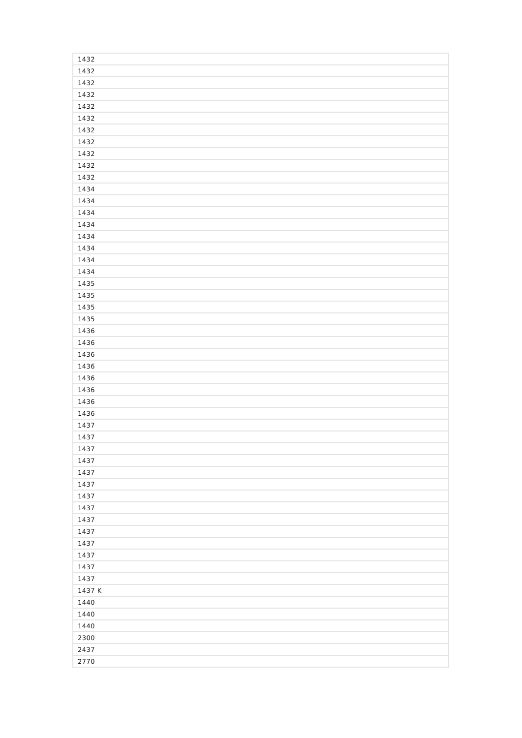| 1432 |
| 1432 |
| 1432 |
| 1432 |
| 1432 |
| 1432 |
| 1432 |
| 1432 |
| 1432 |
| 1432 |
| 1432 |
| 1434 |
| 1434 |
| 1434 |
| 1434 |
| 1434 |
| 1434 |
| 1434 |
| 1434 |
| 1435 |
| 1435 |
| 1435 |
| 1435 |
| 1436 |
| 1436 |
| 1436 |
| 1436 |
| 1436 |
| 1436 |
| 1436 |
| 1436 |
| 1437 |
| 1437 |
| 1437 |
| 1437 |
| 1437 |
| 1437 |
| 1437 |
| 1437 |
| 1437 |
| 1437 |
| 1437 |
| 1437 |
| 1437 |
| 1437 |
| 1437 K |
| 1440 |
| 1440 |
| 1440 |
| 2300 |
| 2437 |
| 2770 |